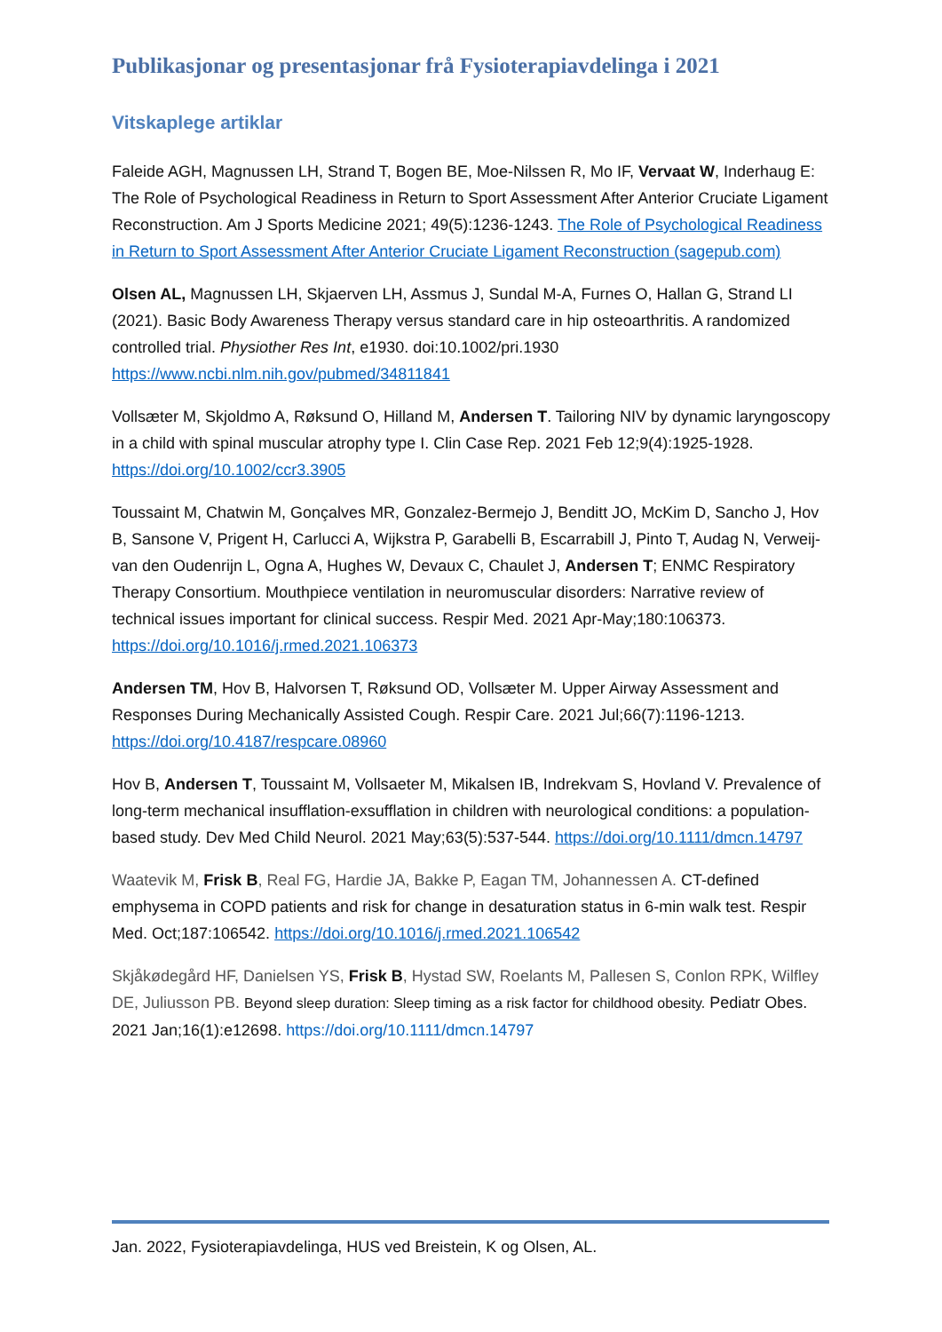Publikasjonar og presentasjonar frå Fysioterapiavdelinga i 2021
Vitskaplege artiklar
Faleide AGH, Magnussen LH, Strand T, Bogen BE, Moe-Nilssen R, Mo IF, Vervaat W, Inderhaug E: The Role of Psychological Readiness in Return to Sport Assessment After Anterior Cruciate Ligament Reconstruction. Am J Sports Medicine 2021; 49(5):1236-1243. The Role of Psychological Readiness in Return to Sport Assessment After Anterior Cruciate Ligament Reconstruction (sagepub.com)
Olsen AL, Magnussen LH, Skjaerven LH, Assmus J, Sundal M-A, Furnes O, Hallan G, Strand LI (2021). Basic Body Awareness Therapy versus standard care in hip osteoarthritis. A randomized controlled trial. Physiother Res Int, e1930. doi:10.1002/pri.1930 https://www.ncbi.nlm.nih.gov/pubmed/34811841
Vollsæter M, Skjoldmo A, Røksund O, Hilland M, Andersen T. Tailoring NIV by dynamic laryngoscopy in a child with spinal muscular atrophy type I. Clin Case Rep. 2021 Feb 12;9(4):1925-1928. https://doi.org/10.1002/ccr3.3905
Toussaint M, Chatwin M, Gonçalves MR, Gonzalez-Bermejo J, Benditt JO, McKim D, Sancho J, Hov B, Sansone V, Prigent H, Carlucci A, Wijkstra P, Garabelli B, Escarrabill J, Pinto T, Audag N, Verweij-van den Oudenrijn L, Ogna A, Hughes W, Devaux C, Chaulet J, Andersen T; ENMC Respiratory Therapy Consortium. Mouthpiece ventilation in neuromuscular disorders: Narrative review of technical issues important for clinical success. Respir Med. 2021 Apr-May;180:106373. https://doi.org/10.1016/j.rmed.2021.106373
Andersen TM, Hov B, Halvorsen T, Røksund OD, Vollsæter M. Upper Airway Assessment and Responses During Mechanically Assisted Cough. Respir Care. 2021 Jul;66(7):1196-1213. https://doi.org/10.4187/respcare.08960
Hov B, Andersen T, Toussaint M, Vollsaeter M, Mikalsen IB, Indrekvam S, Hovland V. Prevalence of long-term mechanical insufflation-exsufflation in children with neurological conditions: a population-based study. Dev Med Child Neurol. 2021 May;63(5):537-544. https://doi.org/10.1111/dmcn.14797
Waatevik M, Frisk B, Real FG, Hardie JA, Bakke P, Eagan TM, Johannessen A. CT-defined emphysema in COPD patients and risk for change in desaturation status in 6-min walk test. Respir Med. Oct;187:106542. https://doi.org/10.1016/j.rmed.2021.106542
Skjåkødegård HF, Danielsen YS, Frisk B, Hystad SW, Roelants M, Pallesen S, Conlon RPK, Wilfley DE, Juliusson PB. Beyond sleep duration: Sleep timing as a risk factor for childhood obesity. Pediatr Obes. 2021 Jan;16(1):e12698. https://doi.org/10.1111/dmcn.14797
Jan. 2022, Fysioterapiavdelinga, HUS ved Breistein, K og Olsen, AL.